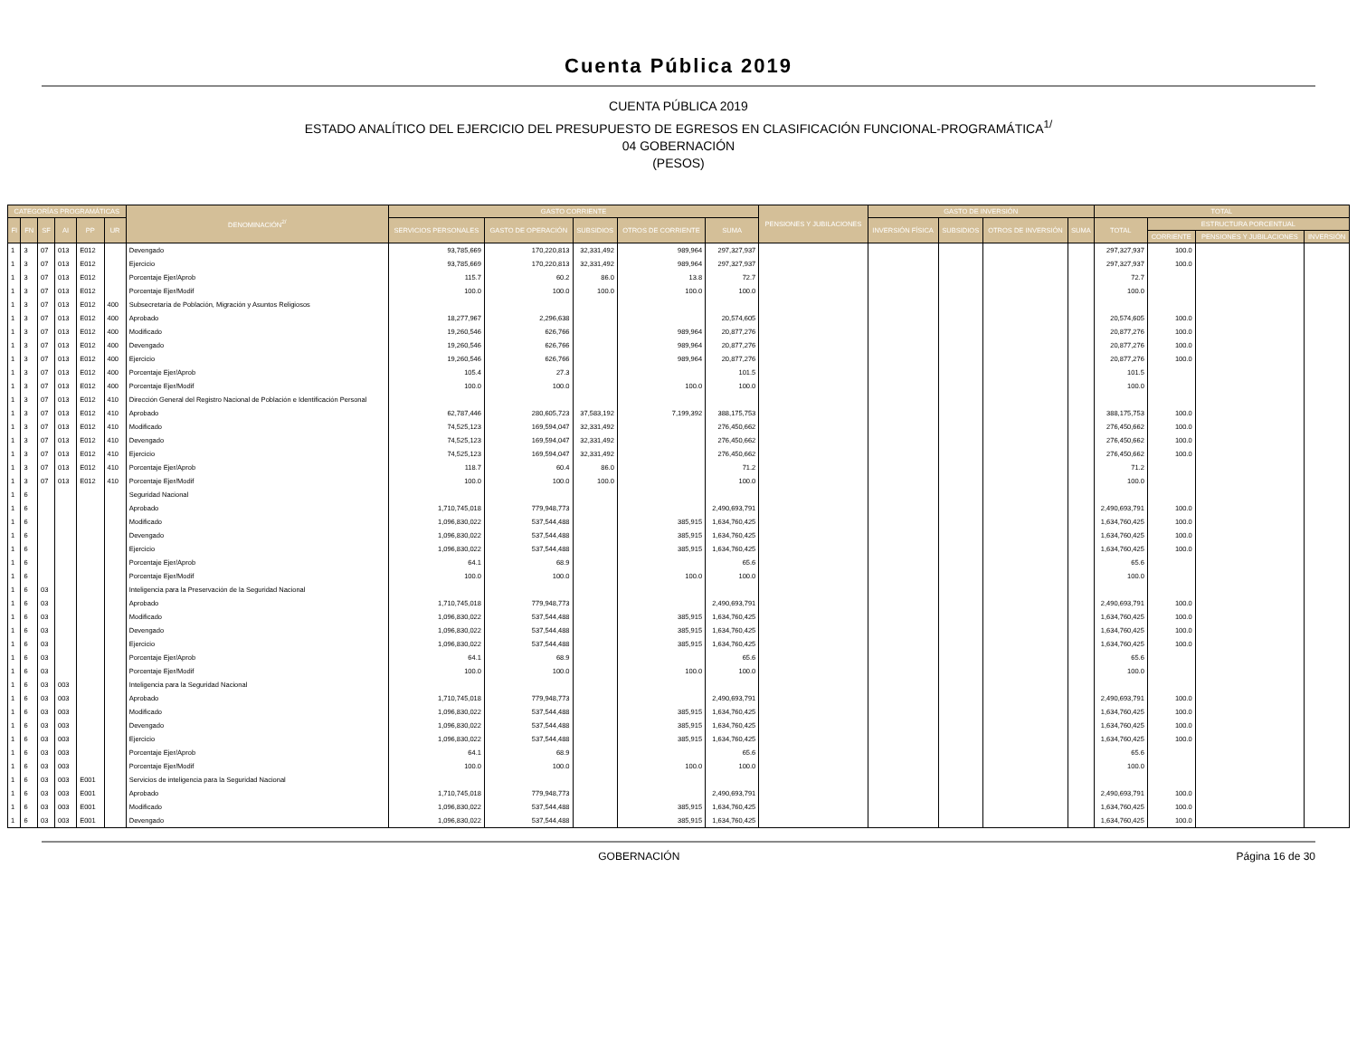Cuenta Pública 2019
CUENTA PÚBLICA 2019
ESTADO ANALÍTICO DEL EJERCICIO DEL PRESUPUESTO DE EGRESOS EN CLASIFICACIÓN FUNCIONAL-PROGRAMÁTICA<sup>1/</sup>
04 GOBERNACIÓN
(PESOS)
| CATEGORÍAS PROGRAMÁTICAS | | | | | | DENOMINACIÓN<sup>2/</sup> | GASTO CORRIENTE | | | | | PENSIONES Y JUBILACIONES | GASTO DE INVERSIÓN | | | | TOTAL | | | |
| --- | --- | --- | --- | --- | --- | --- | --- | --- | --- | --- | --- | --- | --- | --- | --- | --- | --- | --- | --- | --- |
| FI | FN | SF | AI | PP | UR | | SERVICIOS PERSONALES | GASTO DE OPERACIÓN | SUBSIDIOS | OTROS DE CORRIENTE | SUMA | | INVERSIÓN FÍSICA | SUBSIDIOS | OTROS DE INVERSIÓN | SUMA | TOTAL | ESTRUCTURA PORCENTUAL | | |
| | | | | | | | | | | | | | | | | | | CORRIENTE | PENSIONES Y JUBILACIONES | INVERSIÓN |
| 1 | 3 | 07 | 013 | E012 | | Devengado | 93,785,669 | 170,220,813 | 32,331,492 | 989,964 | 297,327,937 | | | | | | 297,327,937 | 100.0 | | |
| 1 | 3 | 07 | 013 | E012 | | Ejercicio | 93,785,669 | 170,220,813 | 32,331,492 | 989,964 | 297,327,937 | | | | | | 297,327,937 | 100.0 | | |
| 1 | 3 | 07 | 013 | E012 | | Porcentaje Ejer/Aprob | 115.7 | 60.2 | 86.0 | 13.8 | 72.7 | | | | | | 72.7 | | | |
| 1 | 3 | 07 | 013 | E012 | | Porcentaje Ejer/Modif | 100.0 | 100.0 | 100.0 | 100.0 | 100.0 | | | | | | 100.0 | | | |
| 1 | 3 | 07 | 013 | E012 | 400 | Subsecretaría de Población, Migración y Asuntos Religiosos | | | | | | | | | | | | | | |
| 1 | 3 | 07 | 013 | E012 | 400 | Aprobado | 18,277,967 | 2,296,638 | | | 20,574,605 | | | | | | 20,574,605 | 100.0 | | |
| 1 | 3 | 07 | 013 | E012 | 400 | Modificado | 19,260,546 | 626,766 | | 989,964 | 20,877,276 | | | | | | 20,877,276 | 100.0 | | |
| 1 | 3 | 07 | 013 | E012 | 400 | Devengado | 19,260,546 | 626,766 | | 989,964 | 20,877,276 | | | | | | 20,877,276 | 100.0 | | |
| 1 | 3 | 07 | 013 | E012 | 400 | Ejercicio | 19,260,546 | 626,766 | | 989,964 | 20,877,276 | | | | | | 20,877,276 | 100.0 | | |
| 1 | 3 | 07 | 013 | E012 | 400 | Porcentaje Ejer/Aprob | 105.4 | 27.3 | | | 101.5 | | | | | | 101.5 | | | |
| 1 | 3 | 07 | 013 | E012 | 400 | Porcentaje Ejer/Modif | 100.0 | 100.0 | | 100.0 | 100.0 | | | | | | 100.0 | | | |
| 1 | 3 | 07 | 013 | E012 | 410 | Dirección General del Registro Nacional de Población e Identificación Personal | | | | | | | | | | | | | | |
| 1 | 3 | 07 | 013 | E012 | 410 | Aprobado | 62,787,446 | 280,605,723 | 37,583,192 | 7,199,392 | 388,175,753 | | | | | | 388,175,753 | 100.0 | | |
| 1 | 3 | 07 | 013 | E012 | 410 | Modificado | 74,525,123 | 169,594,047 | 32,331,492 | | 276,450,662 | | | | | | 276,450,662 | 100.0 | | |
| 1 | 3 | 07 | 013 | E012 | 410 | Devengado | 74,525,123 | 169,594,047 | 32,331,492 | | 276,450,662 | | | | | | 276,450,662 | 100.0 | | |
| 1 | 3 | 07 | 013 | E012 | 410 | Ejercicio | 74,525,123 | 169,594,047 | 32,331,492 | | 276,450,662 | | | | | | 276,450,662 | 100.0 | | |
| 1 | 3 | 07 | 013 | E012 | 410 | Porcentaje Ejer/Aprob | 118.7 | 60.4 | 86.0 | | 71.2 | | | | | | 71.2 | | | |
| 1 | 3 | 07 | 013 | E012 | 410 | Porcentaje Ejer/Modif | 100.0 | 100.0 | 100.0 | | 100.0 | | | | | | 100.0 | | | |
| 1 | 6 | | | | | Seguridad Nacional | | | | | | | | | | | | | | |
| 1 | 6 | | | | | Aprobado | 1,710,745,018 | 779,948,773 | | | 2,490,693,791 | | | | | | 2,490,693,791 | 100.0 | | |
| 1 | 6 | | | | | Modificado | 1,096,830,022 | 537,544,488 | | 385,915 | 1,634,760,425 | | | | | | 1,634,760,425 | 100.0 | | |
| 1 | 6 | | | | | Devengado | 1,096,830,022 | 537,544,488 | | 385,915 | 1,634,760,425 | | | | | | 1,634,760,425 | 100.0 | | |
| 1 | 6 | | | | | Ejercicio | 1,096,830,022 | 537,544,488 | | 385,915 | 1,634,760,425 | | | | | | 1,634,760,425 | 100.0 | | |
| 1 | 6 | | | | | Porcentaje Ejer/Aprob | 64.1 | 68.9 | | | 65.6 | | | | | | 65.6 | | | |
| 1 | 6 | | | | | Porcentaje Ejer/Modif | 100.0 | 100.0 | | 100.0 | 100.0 | | | | | | 100.0 | | | |
| 1 | 6 | 03 | | | | Inteligencia para la Preservación de la Seguridad Nacional | | | | | | | | | | | | | | |
| 1 | 6 | 03 | | | | Aprobado | 1,710,745,018 | 779,948,773 | | | 2,490,693,791 | | | | | | 2,490,693,791 | 100.0 | | |
| 1 | 6 | 03 | | | | Modificado | 1,096,830,022 | 537,544,488 | | 385,915 | 1,634,760,425 | | | | | | 1,634,760,425 | 100.0 | | |
| 1 | 6 | 03 | | | | Devengado | 1,096,830,022 | 537,544,488 | | 385,915 | 1,634,760,425 | | | | | | 1,634,760,425 | 100.0 | | |
| 1 | 6 | 03 | | | | Ejercicio | 1,096,830,022 | 537,544,488 | | 385,915 | 1,634,760,425 | | | | | | 1,634,760,425 | 100.0 | | |
| 1 | 6 | 03 | | | | Porcentaje Ejer/Aprob | 64.1 | 68.9 | | | 65.6 | | | | | | 65.6 | | | |
| 1 | 6 | 03 | | | | Porcentaje Ejer/Modif | 100.0 | 100.0 | | 100.0 | 100.0 | | | | | | 100.0 | | | |
| 1 | 6 | 03 | 003 | | | Inteligencia para la Seguridad Nacional | | | | | | | | | | | | | | |
| 1 | 6 | 03 | 003 | | | Aprobado | 1,710,745,018 | 779,948,773 | | | 2,490,693,791 | | | | | | 2,490,693,791 | 100.0 | | |
| 1 | 6 | 03 | 003 | | | Modificado | 1,096,830,022 | 537,544,488 | | 385,915 | 1,634,760,425 | | | | | | 1,634,760,425 | 100.0 | | |
| 1 | 6 | 03 | 003 | | | Devengado | 1,096,830,022 | 537,544,488 | | 385,915 | 1,634,760,425 | | | | | | 1,634,760,425 | 100.0 | | |
| 1 | 6 | 03 | 003 | | | Ejercicio | 1,096,830,022 | 537,544,488 | | 385,915 | 1,634,760,425 | | | | | | 1,634,760,425 | 100.0 | | |
| 1 | 6 | 03 | 003 | | | Porcentaje Ejer/Aprob | 64.1 | 68.9 | | | 65.6 | | | | | | 65.6 | | | |
| 1 | 6 | 03 | 003 | | | Porcentaje Ejer/Modif | 100.0 | 100.0 | | 100.0 | 100.0 | | | | | | 100.0 | | | |
| 1 | 6 | 03 | 003 | E001 | | Servicios de inteligencia para la Seguridad Nacional | | | | | | | | | | | | | | |
| 1 | 6 | 03 | 003 | E001 | | Aprobado | 1,710,745,018 | 779,948,773 | | | 2,490,693,791 | | | | | | 2,490,693,791 | 100.0 | | |
| 1 | 6 | 03 | 003 | E001 | | Modificado | 1,096,830,022 | 537,544,488 | | 385,915 | 1,634,760,425 | | | | | | 1,634,760,425 | 100.0 | | |
| 1 | 6 | 03 | 003 | E001 | | Devengado | 1,096,830,022 | 537,544,488 | | 385,915 | 1,634,760,425 | | | | | | 1,634,760,425 | 100.0 | | |
GOBERNACIÓN Página 16 de 30